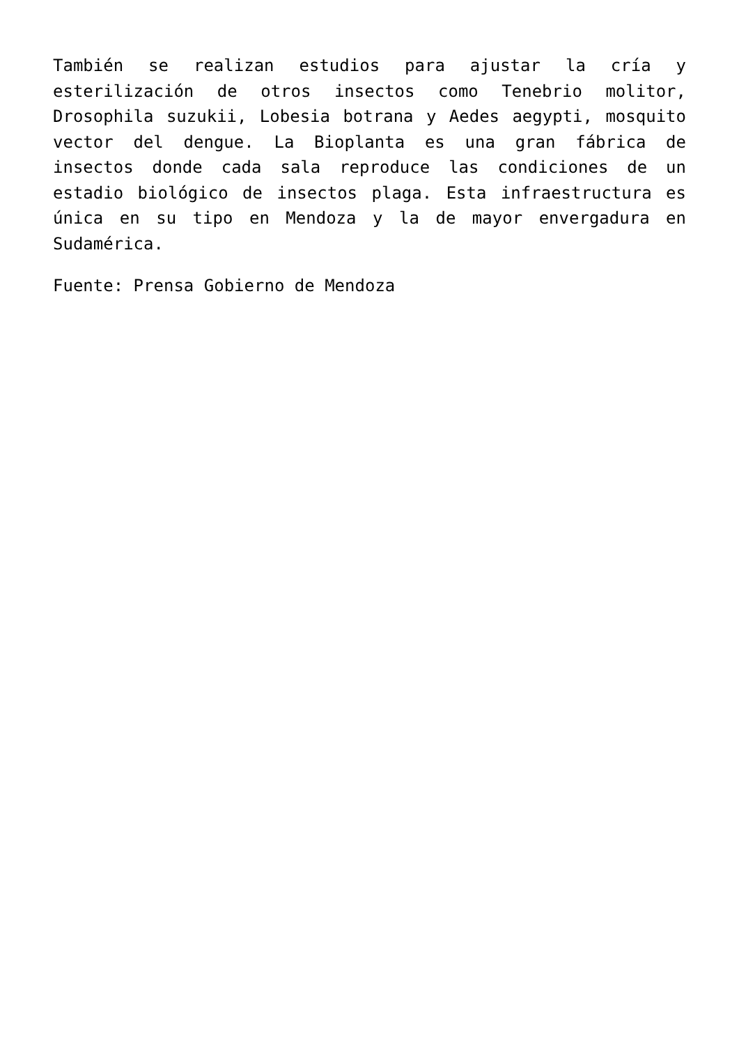También se realizan estudios para ajustar la cría y esterilización de otros insectos como Tenebrio molitor, Drosophila suzukii, Lobesia botrana y Aedes aegypti, mosquito vector del dengue. La Bioplanta es una gran fábrica de insectos donde cada sala reproduce las condiciones de un estadio biológico de insectos plaga. Esta infraestructura es única en su tipo en Mendoza y la de mayor envergadura en Sudamérica.
Fuente: Prensa Gobierno de Mendoza